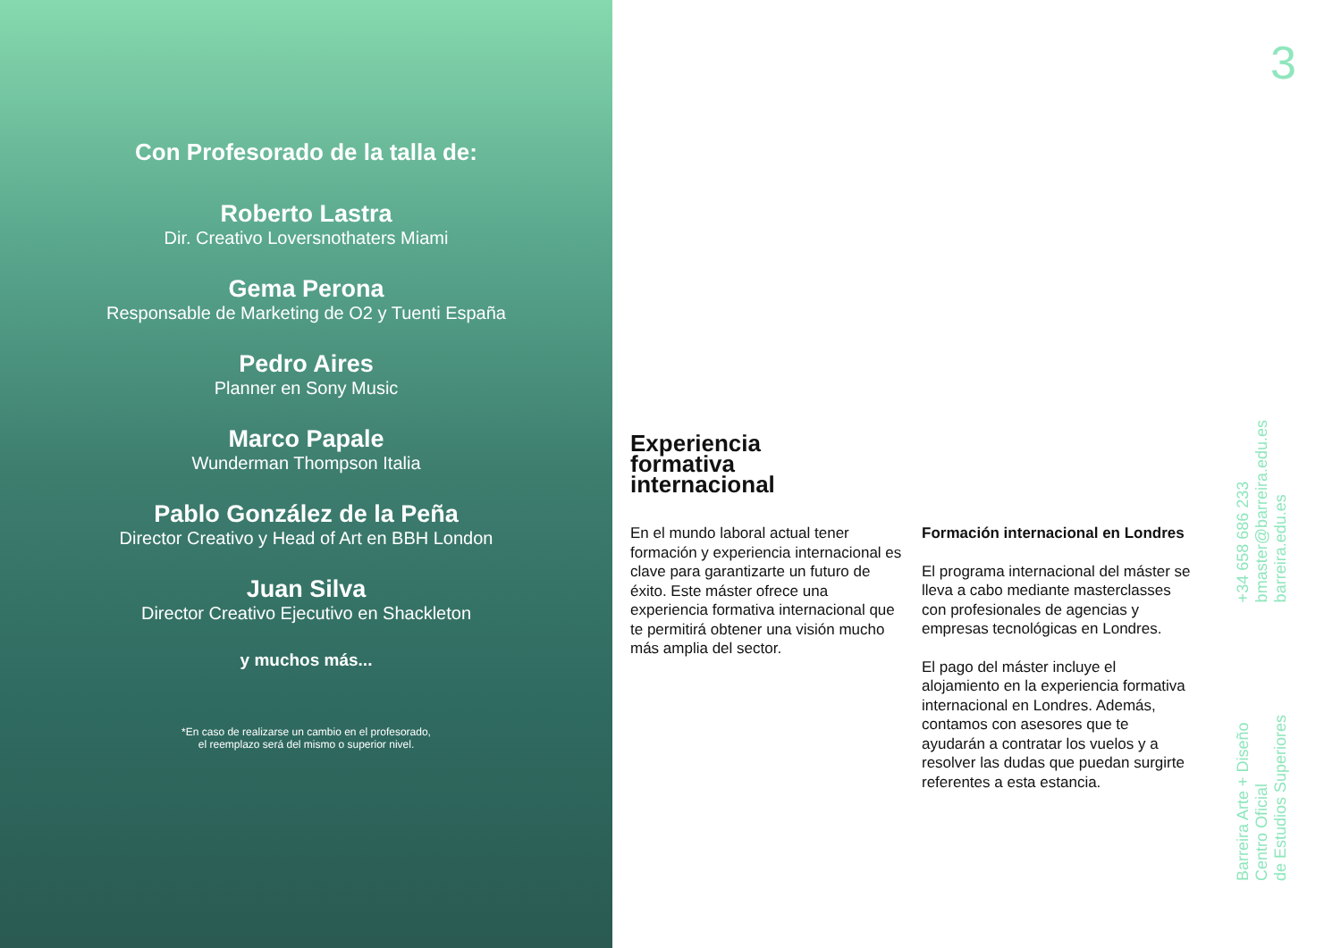Con Profesorado de la talla de:
Roberto Lastra
Dir. Creativo Loversnothaters Miami
Gema Perona
Responsable de Marketing de O2 y Tuenti España
Pedro Aires
Planner en Sony Music
Marco Papale
Wunderman Thompson Italia
Pablo González de la Peña
Director Creativo y Head of Art en BBH London
Juan Silva
Director Creativo Ejecutivo en Shackleton
y muchos más...
*En caso de realizarse un cambio en el profesorado,
el reemplazo será del mismo o superior nivel.
Experiencia
formativa
internacional
En el mundo laboral actual tener formación y experiencia internacional es clave para garantizarte un futuro de éxito. Este máster ofrece una experiencia formativa internacional que te permitirá obtener una visión mucho más amplia del sector.
Formación internacional en Londres
El programa internacional del máster se lleva a cabo mediante masterclasses con profesionales de agencias y empresas tecnológicas en Londres.
El pago del máster incluye el alojamiento en la experiencia formativa internacional en Londres. Además, contamos con asesores que te ayudarán a contratar los vuelos y a resolver las dudas que puedan surgirte referentes a esta estancia.
3
+34 658 686 233
bmaster@barreira.edu.es
barreira.edu.es
Barreira Arte + Diseño
Centro Oficial
de Estudios Superiores